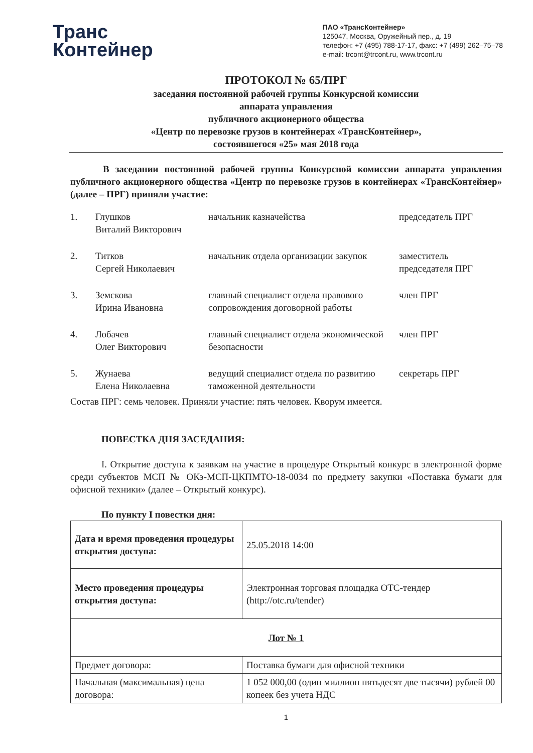Транс
Контейнер
ПАО «ТрансКонтейнер»
125047, Москва, Оружейный пер., д. 19
телефон: +7 (495) 788-17-17, факс: +7 (499) 262–75–78
e-mail: trcont@trcont.ru, www.trcont.ru
ПРОТОКОЛ № 65/ПРГ
заседания постоянной рабочей группы Конкурсной комиссии
аппарата управления
публичного акционерного общества
«Центр по перевозке грузов в контейнерах «ТрансКонтейнер»,
состоявшегося «25» мая 2018 года
В заседании постоянной рабочей группы Конкурсной комиссии аппарата управления публичного акционерного общества «Центр по перевозке грузов в контейнерах «ТрансКонтейнер» (далее – ПРГ) приняли участие:
| 1. | Глушков Виталий Викторович | начальник казначейства | председатель ПРГ |
| 2. | Титков Сергей Николаевич | начальник отдела организации закупок | заместитель председателя ПРГ |
| 3. | Земскова Ирина Ивановна | главный специалист отдела правового сопровождения договорной работы | член ПРГ |
| 4. | Лобачев Олег Викторович | главный специалист отдела экономической безопасности | член ПРГ |
| 5. | Жунаева Елена Николаевна | ведущий специалист отдела по развитию таможенной деятельности | секретарь ПРГ |
Состав ПРГ: семь человек. Приняли участие: пять человек. Кворум имеется.
ПОВЕСТКА ДНЯ ЗАСЕДАНИЯ:
I. Открытие доступа к заявкам на участие в процедуре Открытый конкурс в электронной форме среди субъектов МСП № ОКэ-МСП-ЦКПМТО-18-0034 по предмету закупки «Поставка бумаги для офисной техники» (далее – Открытый конкурс).
По пункту I повестки дня:
| Дата и время проведения процедуры открытия доступа: | 25.05.2018 14:00 |
| Место проведения процедуры открытия доступа: | Электронная торговая площадка ОТС-тендер (http://otc.ru/tender) |
| Лот № 1 | |
| Предмет договора: | Поставка бумаги для офисной техники |
| Начальная (максимальная) цена договора: | 1 052 000,00 (один миллион пятьдесят две тысячи) рублей 00 копеек без учета НДС |
1